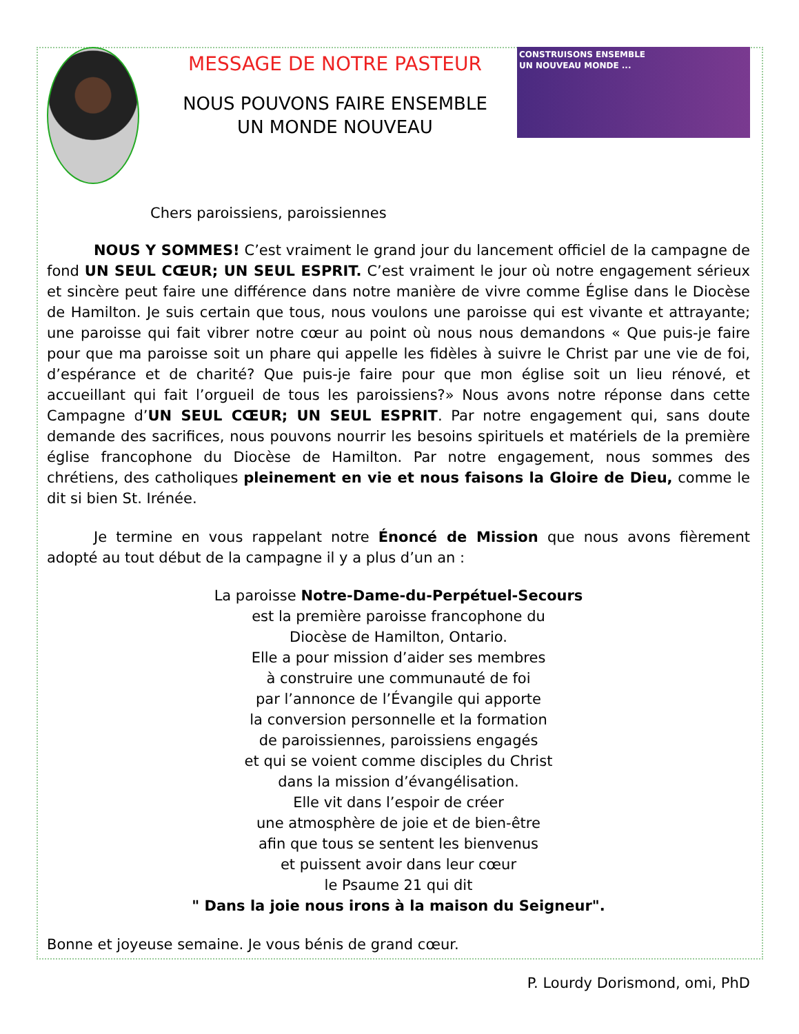MESSAGE DE NOTRE PASTEUR
NOUS POUVONS FAIRE ENSEMBLE
UN MONDE NOUVEAU
CONSTRUISONS ENSEMBLE
UN NOUVEAU MONDE ...
Chers paroissiens, paroissiennes
NOUS Y SOMMES! C’est vraiment le grand jour du lancement officiel de la campagne de fond UN SEUL CŒUR; UN SEUL ESPRIT. C’est vraiment le jour où notre engagement sérieux et sincère peut faire une différence dans notre manière de vivre comme Église dans le Diocèse de Hamilton. Je suis certain que tous, nous voulons une paroisse qui est vivante et attrayante; une paroisse qui fait vibrer notre cœur au point où nous nous demandons « Que puis-je faire pour que ma paroisse soit un phare qui appelle les fidèles à suivre le Christ par une vie de foi, d’espérance et de charité? Que puis-je faire pour que mon église soit un lieu rénové, et accueillant qui fait l’orgueil de tous les paroissiens?» Nous avons notre réponse dans cette Campagne d’UN SEUL CŒUR; UN SEUL ESPRIT. Par notre engagement qui, sans doute demande des sacrifices, nous pouvons nourrir les besoins spirituels et matériels de la première église francophone du Diocèse de Hamilton. Par notre engagement, nous sommes des chrétiens, des catholiques pleinement en vie et nous faisons la Gloire de Dieu, comme le dit si bien St. Irénée.
Je termine en vous rappelant notre Énoncé de Mission que nous avons fièrement adopté au tout début de la campagne il y a plus d’un an :
La paroisse Notre-Dame-du-Perpétuel-Secours
est la première paroisse francophone du
Diocèse de Hamilton, Ontario.
Elle a pour mission d’aider ses membres
à construire une communauté de foi
par l’annonce de l’Évangile qui apporte
la conversion personnelle et la formation
de paroissiennes, paroissiens engagés
et qui se voient comme disciples du Christ
dans la mission d’évangélisation.
Elle vit dans l’espoir de créer
une atmosphère de joie et de bien-être
afin que tous se sentent les bienvenus
et puissent avoir dans leur cœur
le Psaume 21 qui dit
" Dans la joie nous irons à la maison du Seigneur".
Bonne et joyeuse semaine. Je vous bénis de grand cœur.
P. Lourdy Dorismond, omi, PhD